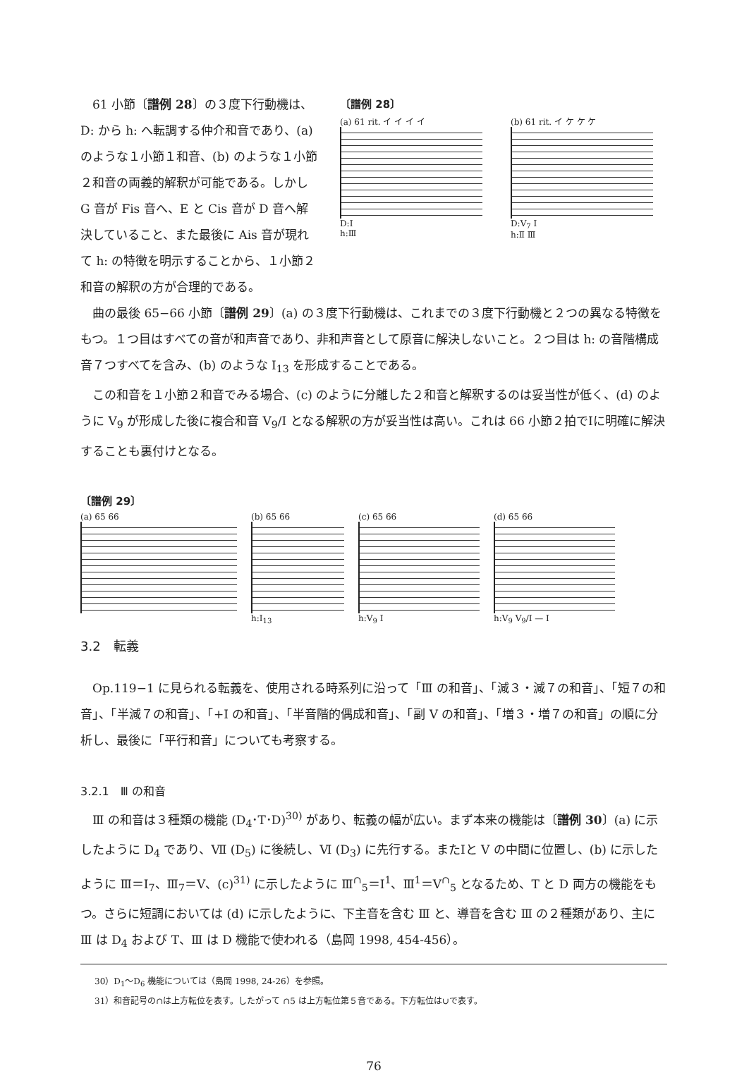61 小節〔譜例 28〕の３度下行動機は、D: から h: へ転調する仲介和音であり、(a) のような１小節１和音、(b) のような１小節２和音の両義的解釈が可能である。しかし G 音が Fis 音へ、E と Cis 音が D 音へ解決していること、また最後に Ais 音が現れて h: の特徴を明示することから、１小節２和音の解釈の方が合理的である。
〔譜例 28〕
(a) 61 rit. イ イ イ イ
D:Ⅰ
h:Ⅲ
(b) 61 rit. イ ケ ケ ケ
D:Ⅴ<sub>7</sub> Ⅰ
h:Ⅱ Ⅲ
曲の最後 65−66 小節〔譜例 29〕(a) の３度下行動機は、これまでの３度下行動機と２つの異なる特徴をもつ。１つ目はすべての音が和声音であり、非和声音として原音に解決しないこと。２つ目は h: の音階構成音７つすべてを含み、(b) のような I<sub>13</sub> を形成することである。
この和音を１小節２和音でみる場合、(c) のように分離した２和音と解釈するのは妥当性が低く、(d) のように Ⅴ<sub>9</sub> が形成した後に複合和音 Ⅴ<sub>9</sub>/Ⅰ となる解釈の方が妥当性は高い。これは 66 小節２拍でⅠに明確に解決することも裏付けとなる。
〔譜例 29〕
(a) 65 66 (b) 65 66
h:I<sub>13</sub>
(c) 65 66
h:Ⅴ<sub>9</sub> Ⅰ
(d) 65 66
h:Ⅴ<sub>9</sub> Ⅴ<sub>9</sub>/Ⅰ — Ⅰ
3.2　転義
Op.119−1 に見られる転義を、使用される時系列に沿って「Ⅲ の和音」、「減３・減７の和音」、「短７の和音」、「半減７の和音」、「+I の和音」、「半音階的偶成和音」、「副 V の和音」、「増３・増７の和音」の順に分析し、最後に「平行和音」についても考察する。
3.2.1　Ⅲ の和音
Ⅲ の和音は３種類の機能 (D<sub>4</sub>･T･D)<sup>30)</sup> があり、転義の幅が広い。まず本来の機能は〔譜例 30〕(a) に示したように D<sub>4</sub> であり、Ⅶ (D<sub>5</sub>) に後続し、Ⅵ (D<sub>3</sub>) に先行する。またⅠと V の中間に位置し、(b) に示したように Ⅲ＝I<sub>7</sub>、Ⅲ<sub>7</sub>＝V、(c)<sup>31)</sup> に示したように Ⅲ<sup>∩</sup><sub>5</sub>＝I<sup>1</sup>、Ⅲ<sup>1</sup>＝V<sup>∩</sup><sub>5</sub> となるため、T と D 両方の機能をもつ。さらに短調においては (d) に示したように、下主音を含む Ⅲ と、導音を含む Ⅲ の２種類があり、主に Ⅲ は D<sub>4</sub> および T、Ⅲ は D 機能で使われる（島岡 1998, 454-456）。
30）D<sub>1</sub>〜D<sub>6</sub> 機能については（島岡 1998, 24-26）を参照。
31）和音記号の∩は上方転位を表す。したがって ∩5 は上方転位第５音である。下方転位は∪で表す。
76